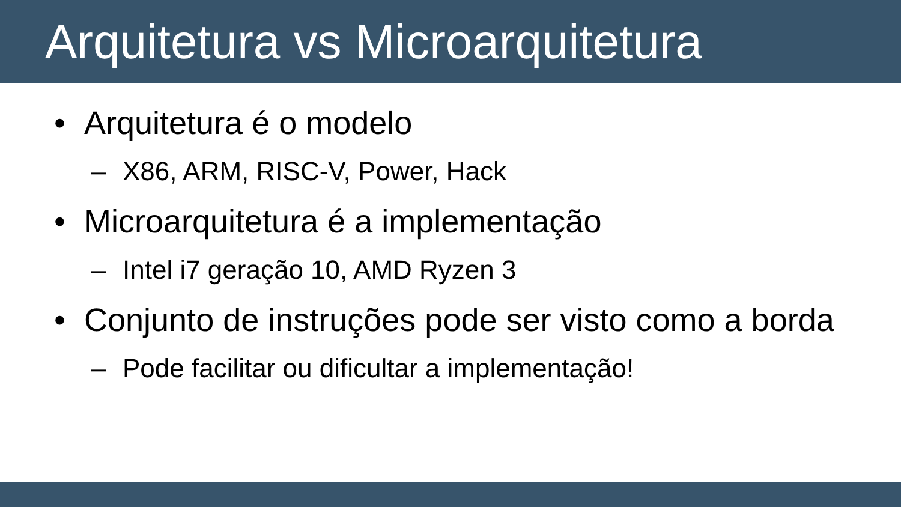Arquitetura vs Microarquitetura
• Arquitetura é o modelo
– X86, ARM, RISC-V, Power, Hack
• Microarquitetura é a implementação
– Intel i7 geração 10, AMD Ryzen 3
• Conjunto de instruções pode ser visto como a borda
– Pode facilitar ou dificultar a implementação!